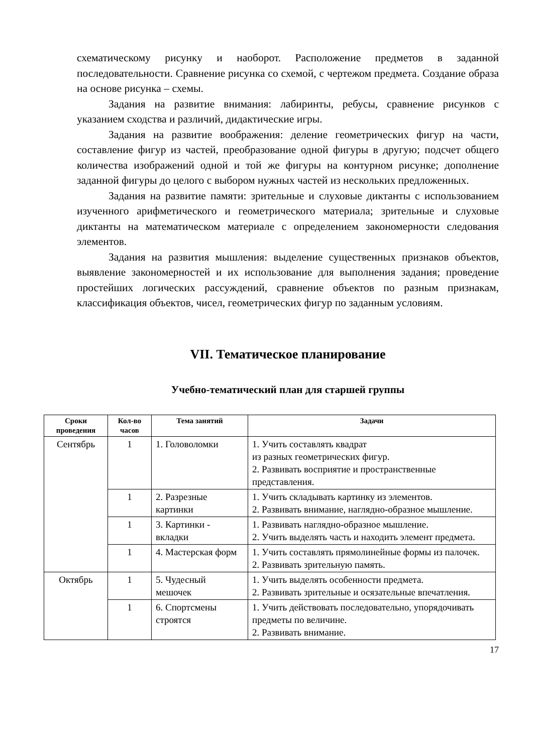схематическому рисунку и наоборот. Расположение предметов в заданной последовательности. Сравнение рисунка со схемой, с чертежом предмета. Создание образа на основе рисунка – схемы.
Задания на развитие внимания: лабиринты, ребусы, сравнение рисунков с указанием сходства и различий, дидактические игры.
Задания на развитие воображения: деление геометрических фигур на части, составление фигур из частей, преобразование одной фигуры в другую; подсчет общего количества изображений одной и той же фигуры на контурном рисунке; дополнение заданной фигуры до целого с выбором нужных частей из нескольких предложенных.
Задания на развитие памяти: зрительные и слуховые диктанты с использованием изученного арифметического и геометрического материала; зрительные и слуховые диктанты на математическом материале с определением закономерности следования элементов.
Задания на развития мышления: выделение существенных признаков объектов, выявление закономерностей и их использование для выполнения задания; проведение простейших логических рассуждений, сравнение объектов по разным признакам, классификация объектов, чисел, геометрических фигур по заданным условиям.
VII. Тематическое планирование
Учебно-тематический план для старшей группы
| Сроки проведения | Кол-во часов | Тема занятий | Задачи |
| --- | --- | --- | --- |
| Сентябрь | 1 | 1. Головоломки | 1. Учить составлять квадрат из разных геометрических фигур. 2. Развивать восприятие и пространственные представления. |
| | 1 | 2. Разрезные картинки | 1. Учить складывать картинку из элементов. 2. Развивать внимание, наглядно-образное мышление. |
| | 1 | 3. Картинки - вкладки | 1. Развивать наглядно-образное мышление. 2. Учить выделять часть и находить элемент предмета. |
| | 1 | 4. Мастерская форм | 1. Учить составлять прямолинейные формы из палочек. 2. Развивать зрительную память. |
| Октябрь | 1 | 5. Чудесный мешочек | 1. Учить выделять особенности предмета. 2. Развивать зрительные и осязательные впечатления. |
| | 1 | 6. Спортсмены строятся | 1. Учить действовать последовательно, упорядочивать предметы по величине. 2. Развивать внимание. |
17